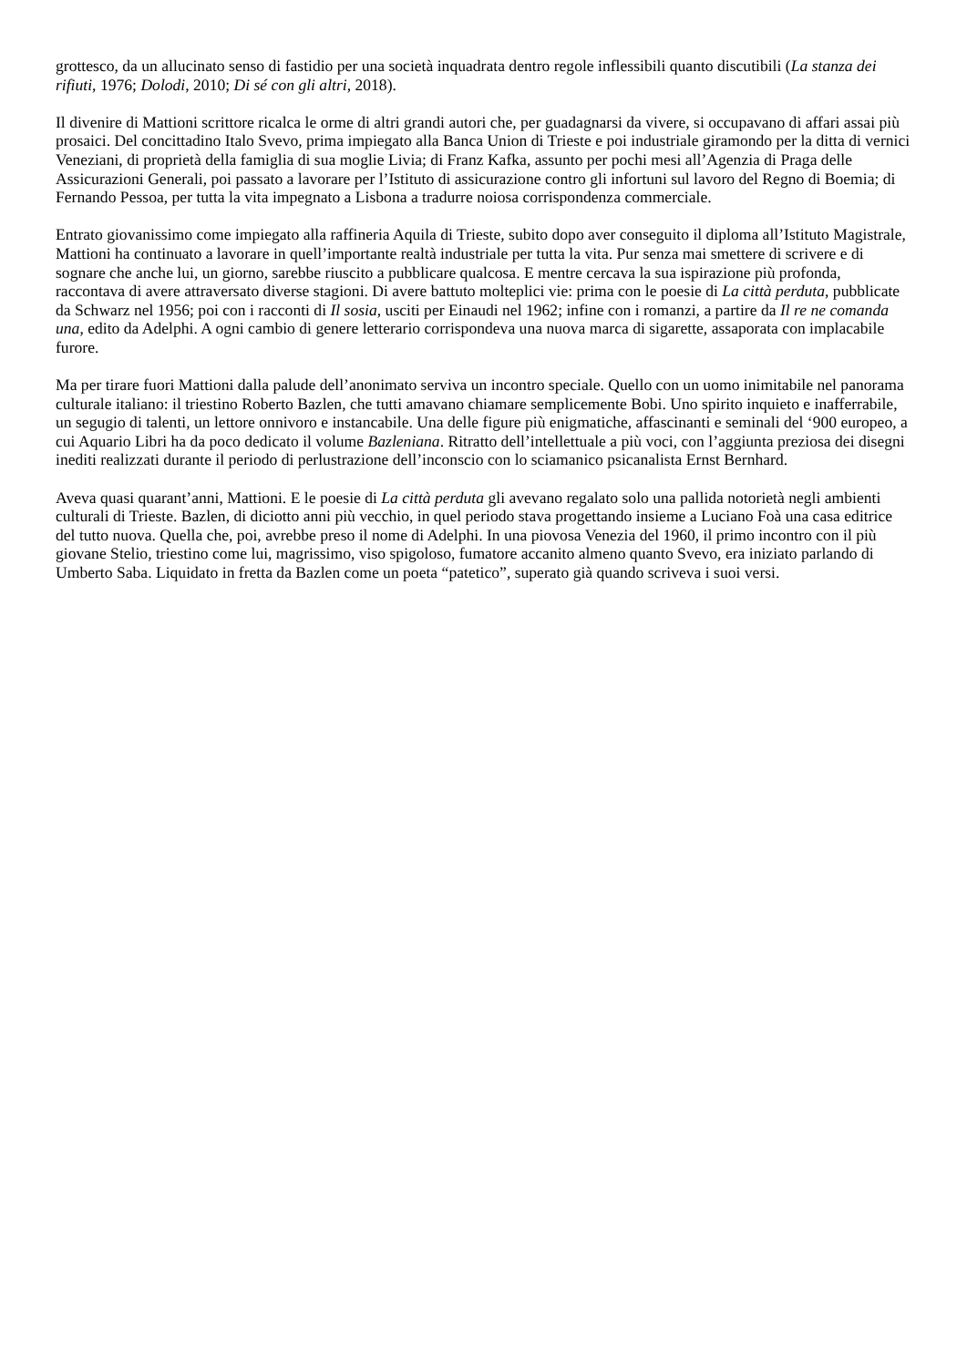grottesco, da un allucinato senso di fastidio per una società inquadrata dentro regole inflessibili quanto discutibili (La stanza dei rifiuti, 1976; Dolodi, 2010; Di sé con gli altri, 2018).
Il divenire di Mattioni scrittore ricalca le orme di altri grandi autori che, per guadagnarsi da vivere, si occupavano di affari assai più prosaici. Del concittadino Italo Svevo, prima impiegato alla Banca Union di Trieste e poi industriale giramondo per la ditta di vernici Veneziani, di proprietà della famiglia di sua moglie Livia; di Franz Kafka, assunto per pochi mesi all’Agenzia di Praga delle Assicurazioni Generali, poi passato a lavorare per l’Istituto di assicurazione contro gli infortuni sul lavoro del Regno di Boemia; di Fernando Pessoa, per tutta la vita impegnato a Lisbona a tradurre noiosa corrispondenza commerciale.
Entrato giovanissimo come impiegato alla raffineria Aquila di Trieste, subito dopo aver conseguito il diploma all’Istituto Magistrale, Mattioni ha continuato a lavorare in quell’importante realtà industriale per tutta la vita. Pur senza mai smettere di scrivere e di sognare che anche lui, un giorno, sarebbe riuscito a pubblicare qualcosa. E mentre cercava la sua ispirazione più profonda, raccontava di avere attraversato diverse stagioni. Di avere battuto molteplici vie: prima con le poesie di La città perduta, pubblicate da Schwarz nel 1956; poi con i racconti di Il sosia, usciti per Einaudi nel 1962; infine con i romanzi, a partire da Il re ne comanda una, edito da Adelphi. A ogni cambio di genere letterario corrispondeva una nuova marca di sigarette, assaporata con implacabile furore.
Ma per tirare fuori Mattioni dalla palude dell’anonimato serviva un incontro speciale. Quello con un uomo inimitabile nel panorama culturale italiano: il triestino Roberto Bazlen, che tutti amavano chiamare semplicemente Bobi. Uno spirito inquieto e inafferrabile, un segugio di talenti, un lettore onnivoro e instancabile. Una delle figure più enigmatiche, affascinanti e seminali del ‘900 europeo, a cui Aquario Libri ha da poco dedicato il volume Bazleniana. Ritratto dell’intellettuale a più voci, con l’aggiunta preziosa dei disegni inediti realizzati durante il periodo di perlustrazione dell’inconscio con lo sciamanico psicanalista Ernst Bernhard.
Aveva quasi quarant’anni, Mattioni. E le poesie di La città perduta gli avevano regalato solo una pallida notorietà negli ambienti culturali di Trieste. Bazlen, di diciotto anni più vecchio, in quel periodo stava progettando insieme a Luciano Foà una casa editrice del tutto nuova. Quella che, poi, avrebbe preso il nome di Adelphi. In una piovosa Venezia del 1960, il primo incontro con il più giovane Stelio, triestino come lui, magrissimo, viso spigoloso, fumatore accanito almeno quanto Svevo, era iniziato parlando di Umberto Saba. Liquidato in fretta da Bazlen come un poeta “patetico”, superato già quando scriveva i suoi versi.